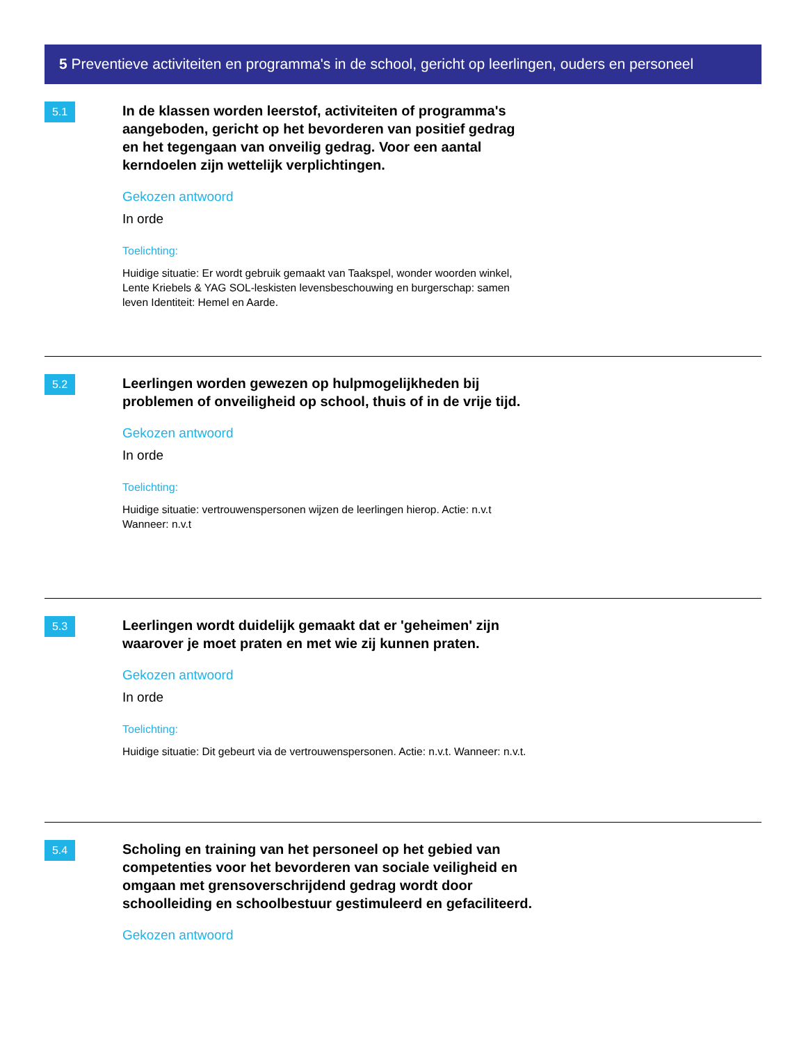5 Preventieve activiteiten en programma's in de school, gericht op leerlingen, ouders en personeel
5.1
In de klassen worden leerstof, activiteiten of programma's aangeboden, gericht op het bevorderen van positief gedrag en het tegengaan van onveilig gedrag. Voor een aantal kerndoelen zijn wettelijk verplichtingen.
Gekozen antwoord
In orde
Toelichting:
Huidige situatie: Er wordt gebruik gemaakt van Taakspel, wonder woorden winkel, Lente Kriebels & YAG SOL-leskisten levensbeschouwing en burgerschap: samen leven Identiteit: Hemel en Aarde.
5.2
Leerlingen worden gewezen op hulpmogelijkheden bij problemen of onveiligheid op school, thuis of in de vrije tijd.
Gekozen antwoord
In orde
Toelichting:
Huidige situatie: vertrouwenspersonen wijzen de leerlingen hierop. Actie: n.v.t Wanneer: n.v.t
5.3
Leerlingen wordt duidelijk gemaakt dat er 'geheimen' zijn waarover je moet praten en met wie zij kunnen praten.
Gekozen antwoord
In orde
Toelichting:
Huidige situatie: Dit gebeurt via de vertrouwenspersonen. Actie: n.v.t. Wanneer: n.v.t.
5.4
Scholing en training van het personeel op het gebied van competenties voor het bevorderen van sociale veiligheid en omgaan met grensoverschrijdend gedrag wordt door schoolleiding en schoolbestuur gestimuleerd en gefaciliteerd.
Gekozen antwoord